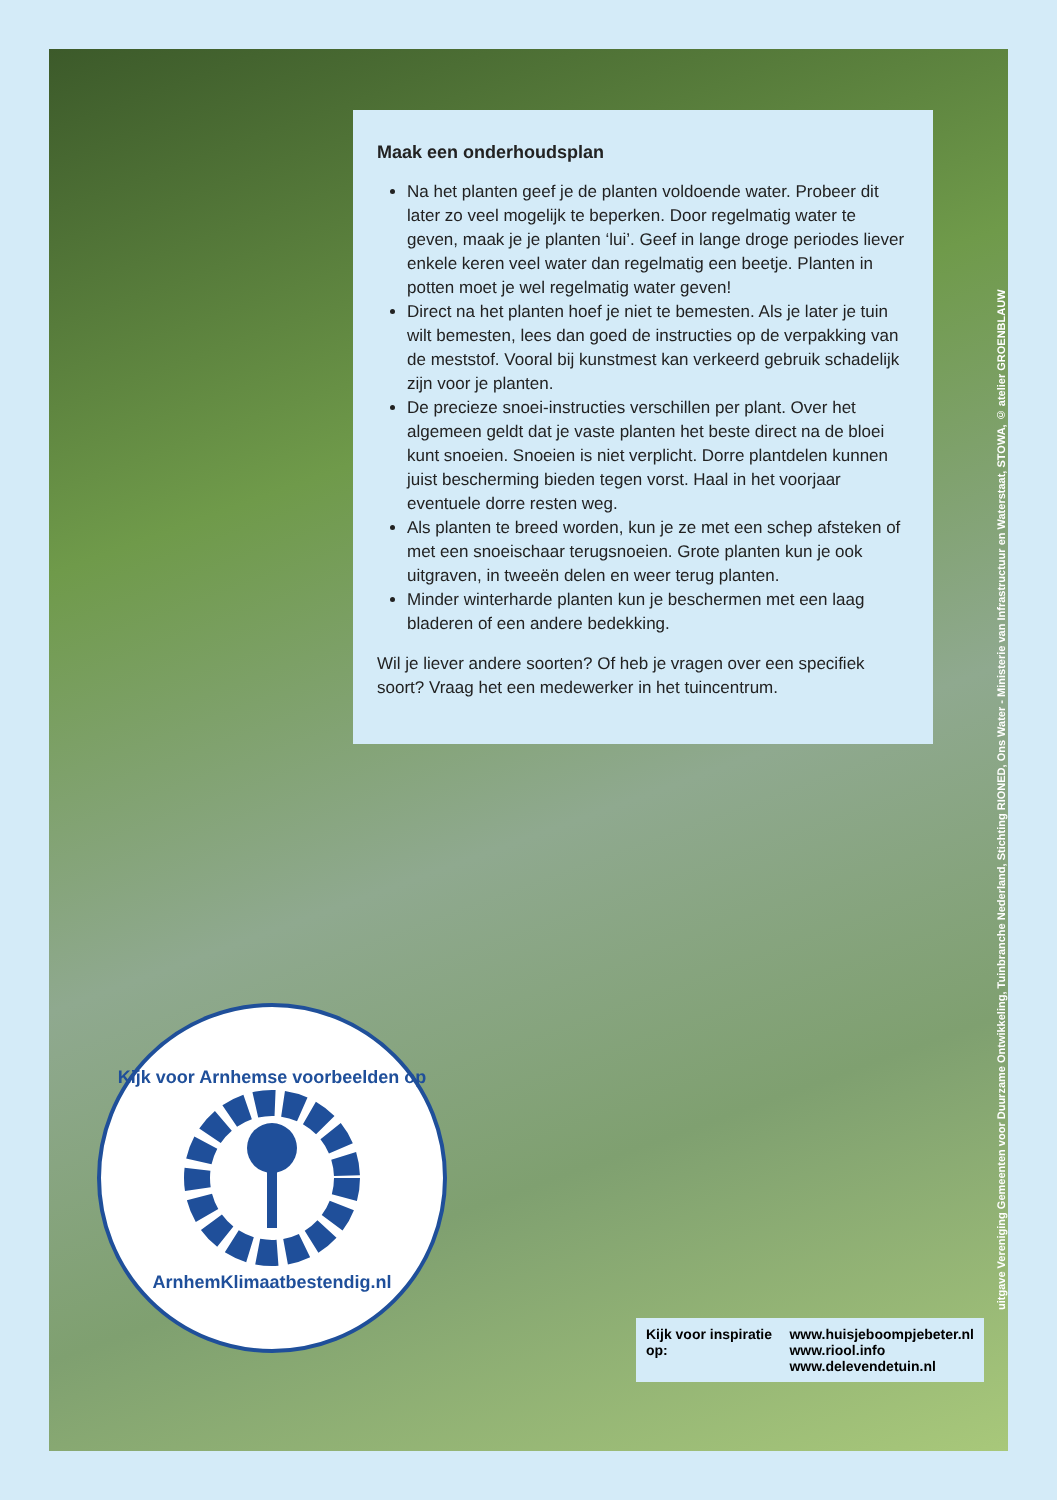Maak een onderhoudsplan
Na het planten geef je de planten voldoende water. Probeer dit later zo veel mogelijk te beperken. Door regelmatig water te geven, maak je je planten ‘lui’. Geef in lange droge periodes liever enkele keren veel water dan regelmatig een beetje. Planten in potten moet je wel regelmatig water geven!
Direct na het planten hoef je niet te bemesten. Als je later je tuin wilt bemesten, lees dan goed de instructies op de verpakking van de meststof. Vooral bij kunstmest kan verkeerd gebruik schadelijk zijn voor je planten.
De precieze snoei-instructies verschillen per plant. Over het algemeen geldt dat je vaste planten het beste direct na de bloei kunt snoeien. Snoeien is niet verplicht. Dorre plantdelen kunnen juist bescherming bieden tegen vorst. Haal in het voorjaar eventuele dorre resten weg.
Als planten te breed worden, kun je ze met een schep afsteken of met een snoeischaar terugsnoeien. Grote planten kun je ook uitgraven, in tweeën delen en weer terug planten.
Minder winterharde planten kun je beschermen met een laag bladeren of een andere bedekking.
Wil je liever andere soorten? Of heb je vragen over een specifiek soort? Vraag het een medewerker in het tuincentrum.
uitgave Vereniging Gemeenten voor Duurzame Ontwikkeling, Tuinbranche Nederland, Stichting RIONED, Ons Water - Ministerie van Infrastructuur en Waterstaat, STOWA, © atelier GROENBLAUW
Kijk voor Arnhemse voorbeelden op
ArnhemKlimaatbestendig.nl
Kijk voor inspiratie op: www.huisjeboompjebeter.nl
www.riool.info
www.delevendetuin.nl